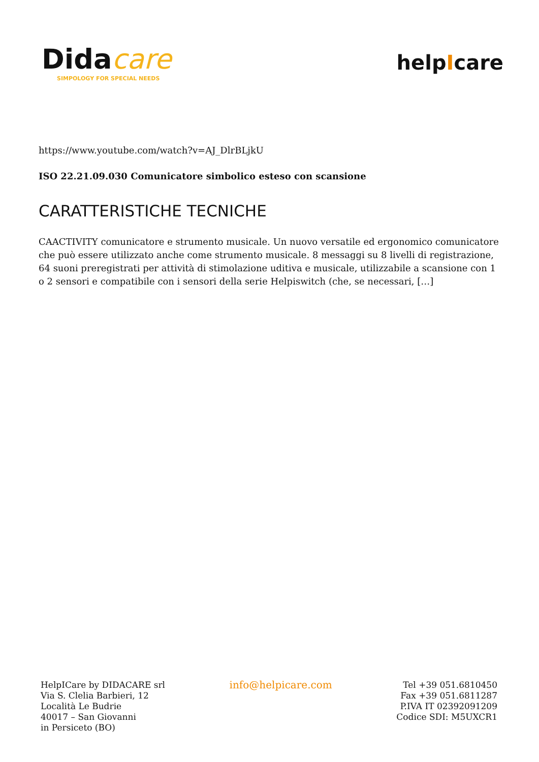Didacare
SIMPOLOGY FOR SPECIAL NEEDS
helpIcare
https://www.youtube.com/watch?v=AJ_DlrBLjkU
ISO 22.21.09.030 Comunicatore simbolico esteso con scansione
CARATTERISTICHE TECNICHE
CAACTIVITY comunicatore e strumento musicale. Un nuovo versatile ed ergonomico comunicatore che può essere utilizzato anche come strumento musicale. 8 messaggi su 8 livelli di registrazione, 64 suoni preregistrati per attività di stimolazione uditiva e musicale, utilizzabile a scansione con 1 o 2 sensori e compatibile con i sensori della serie Helpiswitch (che, se necessari, […]
HelpICare by DIDACARE srl
Via S. Clelia Barbieri, 12
Località Le Budrie
40017 – San Giovanni
in Persiceto (BO)
info@helpicare.com
Tel +39 051.6810450
Fax +39 051.6811287
P.IVA IT 02392091209
Codice SDI: M5UXCR1